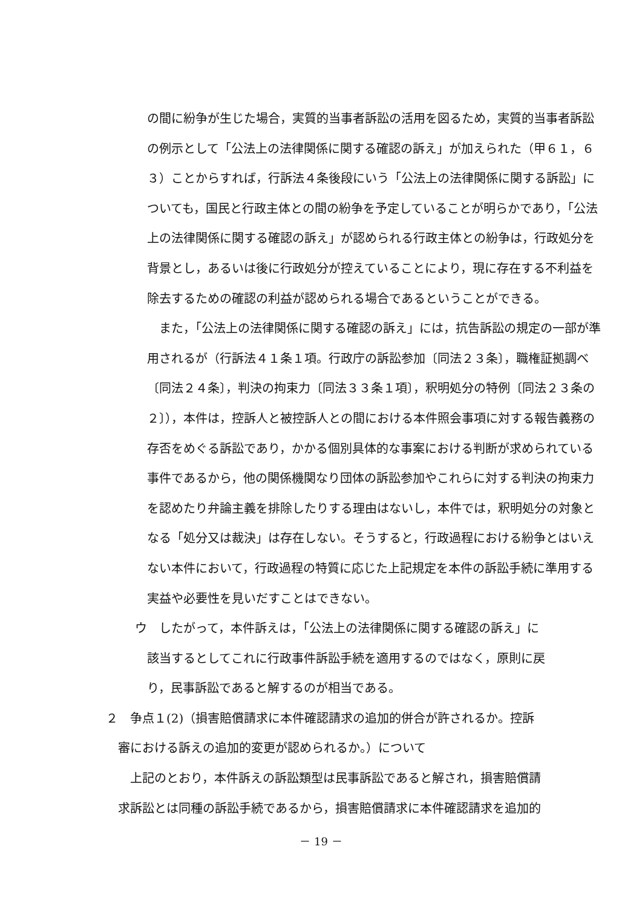の間に紛争が生じた場合，実質的当事者訴訟の活用を図るため，実質的当事者訴訟の例示として「公法上の法律関係に関する確認の訴え」が加えられた（甲６１，６３）ことからすれば，行訴法４条後段にいう「公法上の法律関係に関する訴訟」についても，国民と行政主体との間の紛争を予定していることが明らかであり，「公法上の法律関係に関する確認の訴え」が認められる行政主体との紛争は，行政処分を背景とし，あるいは後に行政処分が控えていることにより，現に存在する不利益を除去するための確認の利益が認められる場合であるということができる。
　また，「公法上の法律関係に関する確認の訴え」には，抗告訴訟の規定の一部が準用されるが（行訴法４１条１項。行政庁の訴訟参加〔同法２３条〕，職権証拠調べ〔同法２４条〕，判決の拘束力〔同法３３条１項〕，釈明処分の特例〔同法２３条の２〕），本件は，控訴人と被控訴人との間における本件照会事項に対する報告義務の存否をめぐる訴訟であり，かかる個別具体的な事案における判断が求められている事件であるから，他の関係機関なり団体の訴訟参加やこれらに対する判決の拘束力を認めたり弁論主義を排除したりする理由はないし，本件では，釈明処分の対象となる「処分又は裁決」は存在しない。そうすると，行政過程における紛争とはいえない本件において，行政過程の特質に応じた上記規定を本件の訴訟手続に準用する実益や必要性を見いだすことはできない。
ウ　したがって，本件訴えは，「公法上の法律関係に関する確認の訴え」に
　該当するとしてこれに行政事件訴訟手続を適用するのではなく，原則に戻
　り，民事訴訟であると解するのが相当である。
２　争点１(2)（損害賠償請求に本件確認請求の追加的併合が許されるか。控訴
　審における訴えの追加的変更が認められるか。）について
　　上記のとおり，本件訴えの訴訟類型は民事訴訟であると解され，損害賠償請
　求訴訟とは同種の訴訟手続であるから，損害賠償請求に本件確認請求を追加的
－ 19 －